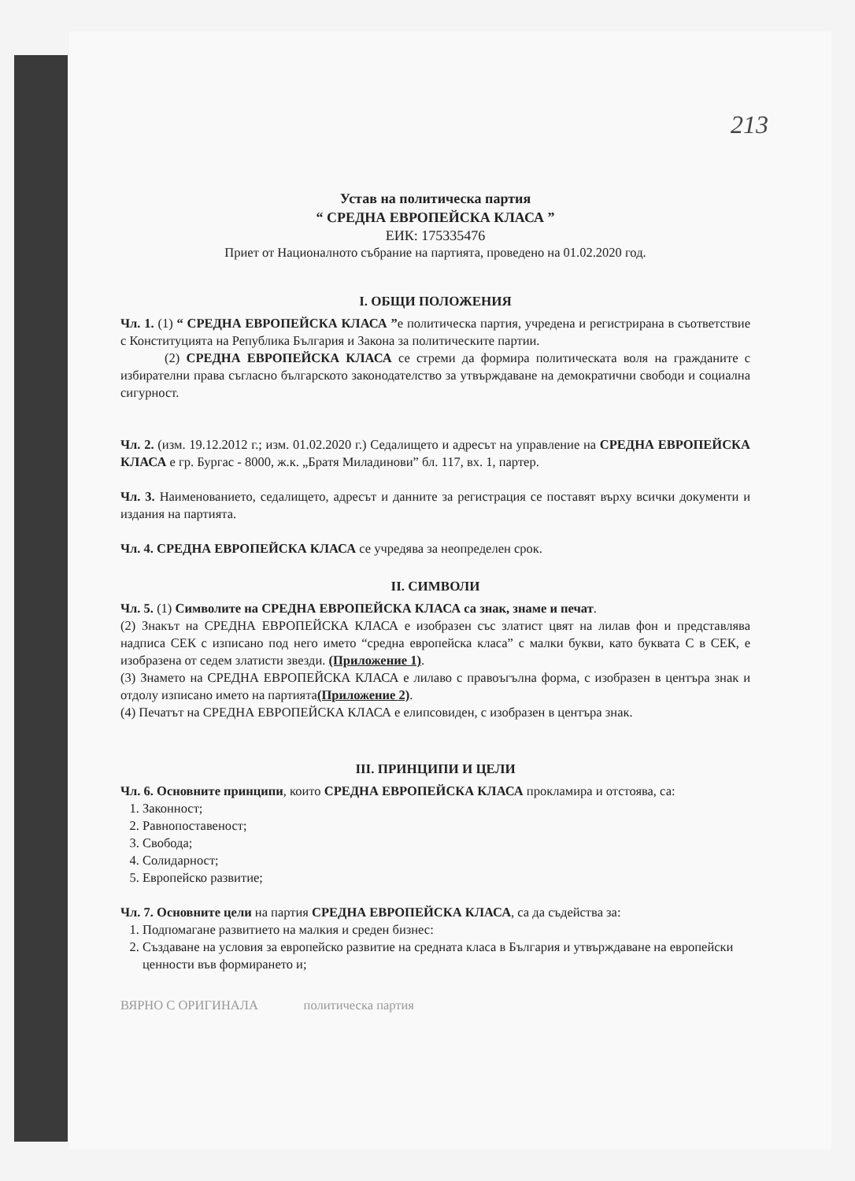213
Устав на политическа партия
“ СРЕДНА ЕВРОПЕЙСКА КЛАСА ”
ЕИК: 175335476
Приет от Националното събрание на партията, проведено на 01.02.2020 год.
I. ОБЩИ ПОЛОЖЕНИЯ
Чл. 1. (1) “ СРЕДНА ЕВРОПЕЙСКА КЛАСА ”е политическа партия, учредена и регистрирана в съответствие с Конституцията на Република България и Закона за политическите партии.
(2) СРЕДНА ЕВРОПЕЙСКА КЛАСА се стреми да формира политическата воля на гражданите с избирателни права съгласно българското законодателство за утвърждаване на демократични свободи и социална сигурност.
Чл. 2. (изм. 19.12.2012 г.; изм. 01.02.2020 г.) Седалището и адресът на управление на СРЕДНА ЕВРОПЕЙСКА КЛАСА е гр. Бургас - 8000, ж.к. „Братя Миладинови” бл. 117, вх. 1, партер.
Чл. 3. Наименованието, седалището, адресът и данните за регистрация се поставят върху всички документи и издания на партията.
Чл. 4. СРЕДНА ЕВРОПЕЙСКА КЛАСА се учредява за неопределен срок.
II. СИМВОЛИ
Чл. 5. (1) Символите на СРЕДНА ЕВРОПЕЙСКА КЛАСА са знак, знаме и печат.
(2) Знакът на СРЕДНА ЕВРОПЕЙСКА КЛАСА е изобразен със златист цвят на лилав фон и представлява надписа СЕК с изписано под него името “средна европейска класа” с малки букви, като буквата С в СЕК, е изобразена от седем златисти звезди. (Приложение 1).
(3) Знамето на СРЕДНА ЕВРОПЕЙСКА КЛАСА е лилаво с правоъгълна форма, с изобразен в центъра знак и отдолу изписано името на партията(Приложение 2).
(4) Печатът на СРЕДНА ЕВРОПЕЙСКА КЛАСА е елипсовиден, с изобразен в центъра знак.
III. ПРИНЦИПИ И ЦЕЛИ
Чл. 6. Основните принципи, които СРЕДНА ЕВРОПЕЙСКА КЛАСА прокламира и отстоява, са:
1. Законност;
2. Равнопоставеност;
3. Свобода;
4. Солидарност;
5. Европейско развитие;
Чл. 7. Основните цели на партия СРЕДНА ЕВРОПЕЙСКА КЛАСА, са да съдейства за:
1. Подпомагане развитието на малкия и среден бизнес:
2. Създаване на условия за европейско развитие на средната класа в България и утвърждаване на европейски ценности във формирането и;
ВЯРНО С ОРИГИНАЛА политическа партия